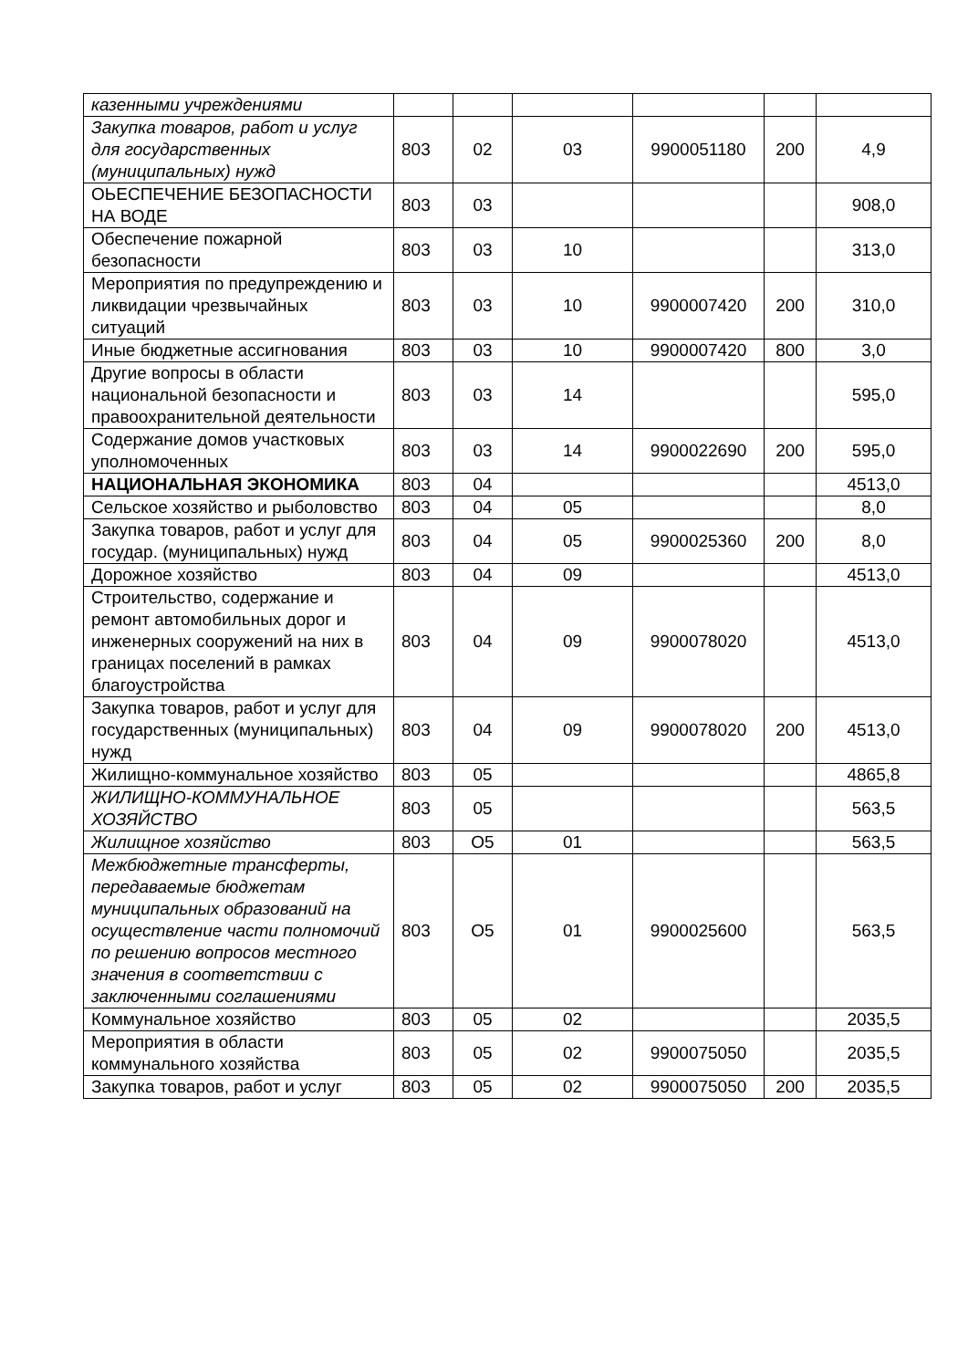| казенными учреждениями | | | | | | |
| Закупка товаров, работ и услуг для государственных (муниципальных) нужд | 803 | 02 | 03 | 9900051180 | 200 | 4,9 |
| ОЬЕСПЕЧЕНИЕ БЕЗОПАСНОСТИ НА ВОДЕ | 803 | 03 | | | | 908,0 |
| Обеспечение пожарной безопасности | 803 | 03 | 10 | | | 313,0 |
| Мероприятия по предупреждению и ликвидации чрезвычайных ситуаций | 803 | 03 | 10 | 9900007420 | 200 | 310,0 |
| Иные бюджетные ассигнования | 803 | 03 | 10 | 9900007420 | 800 | 3,0 |
| Другие вопросы в области национальной безопасности и правоохранительной деятельности | 803 | 03 | 14 | | | 595,0 |
| Содержание домов участковых уполномоченных | 803 | 03 | 14 | 9900022690 | 200 | 595,0 |
| НАЦИОНАЛЬНАЯ ЭКОНОМИКА | 803 | 04 | | | | 4513,0 |
| Сельское хозяйство и рыболовство | 803 | 04 | 05 | | | 8,0 |
| Закупка товаров, работ и услуг для государ. (муниципальных) нужд | 803 | 04 | 05 | 9900025360 | 200 | 8,0 |
| Дорожное хозяйство | 803 | 04 | 09 | | | 4513,0 |
| Строительство, содержание и ремонт автомобильных дорог и инженерных сооружений на них в границах поселений в рамках благоустройства | 803 | 04 | 09 | 9900078020 | | 4513,0 |
| Закупка товаров, работ и услуг для государственных (муниципальных) нужд | 803 | 04 | 09 | 9900078020 | 200 | 4513,0 |
| Жилищно-коммунальное хозяйство | 803 | 05 | | | | 4865,8 |
| ЖИЛИЩНО-КОММУНАЛЬНОЕ ХОЗЯЙСТВО | 803 | 05 | | | | 563,5 |
| Жилищное хозяйство | 803 | О5 | 01 | | | 563,5 |
| Межбюджетные трансферты, передаваемые бюджетам муниципальных образований на осуществление части полномочий по решению вопросов местного значения в соответствии с заключенными соглашениями | 803 | О5 | 01 | 9900025600 | | 563,5 |
| Коммунальное хозяйство | 803 | 05 | 02 | | | 2035,5 |
| Мероприятия в области коммунального хозяйства | 803 | 05 | 02 | 9900075050 | | 2035,5 |
| Закупка товаров, работ и услуг | 803 | 05 | 02 | 9900075050 | 200 | 2035,5 |